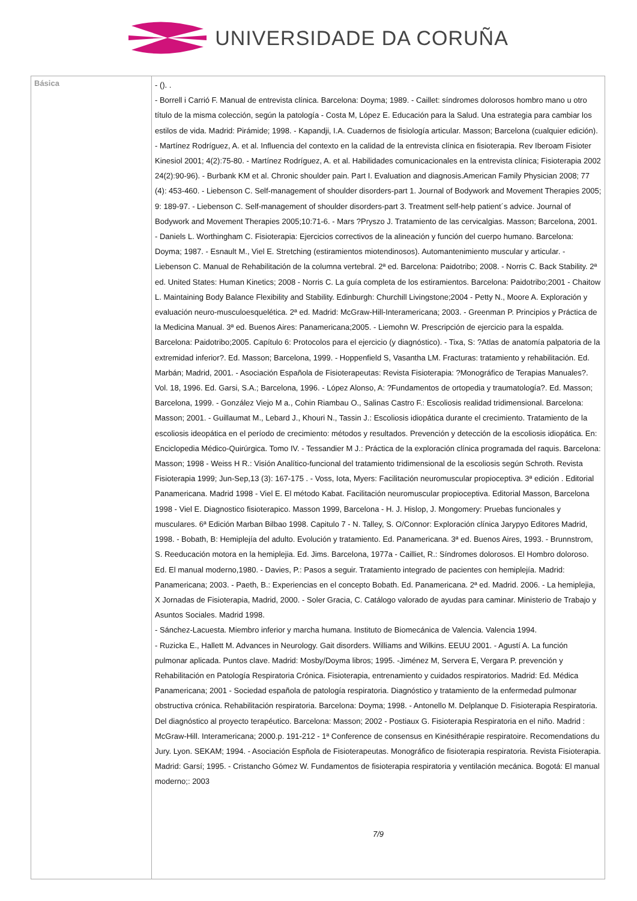UNIVERSIDADE DA CORUÑA
| Básica | - (). . - Borrell i Carrió F. Manual de entrevista clínica. Barcelona: Doyma; 1989. - Caillet: síndromes dolorosos hombro mano u otro título de la misma colección, según la patología - Costa M, López E. Educación para la Salud. Una estrategia para cambiar los estilos de vida. Madrid: Pirámide; 1998. - Kapandji, I.A. Cuadernos de fisiología articular. Masson; Barcelona (cualquier edición). - Martínez Rodríguez, A. et al. Influencia del contexto en la calidad de la entrevista clínica en fisioterapia. Rev Iberoam Fisioter Kinesiol 2001; 4(2):75-80. - Martínez Rodríguez, A. et al. Habilidades comunicacionales en la entrevista clínica; Fisioterapia 2002 24(2):90-96). - Burbank KM et al. Chronic shoulder pain. Part I. Evaluation and diagnosis.American Family Physician 2008; 77 (4): 453-460. - Liebenson C. Self-management of shoulder disorders-part 1. Journal of Bodywork and Movement Therapies 2005; 9: 189-97. - Liebenson C. Self-management of shoulder disorders-part 3. Treatment self-help patient´s advice. Journal of Bodywork and Movement Therapies 2005;10:71-6. - Mars ?Pryszo J. Tratamiento de las cervicalgias. Masson; Barcelona, 2001. - Daniels L. Worthingham C. Fisioterapia: Ejercicios correctivos de la alineación y función del cuerpo humano. Barcelona: Doyma; 1987. - Esnault M., Viel E. Stretching (estiramientos miotendinosos). Automantenimiento muscular y articular. - Liebenson C. Manual de Rehabilitación de la columna vertebral. 2ª ed. Barcelona: Paidotribo; 2008. - Norris C. Back Stability. 2ª ed. United States: Human Kinetics; 2008 - Norris C. La guía completa de los estiramientos. Barcelona: Paidotribo;2001 - Chaitow L. Maintaining Body Balance Flexibility and Stability. Edinburgh: Churchill Livingstone;2004 - Petty N., Moore A. Exploración y evaluación neuro-musculoesquelética. 2ª ed. Madrid: McGraw-Hill-Interamericana; 2003. - Greenman P. Principios y Práctica de la Medicina Manual. 3ª ed. Buenos Aires: Panamericana;2005. - Liemohn W. Prescripción de ejercicio para la espalda. Barcelona: Paidotribo;2005. Capítulo 6: Protocolos para el ejercicio (y diagnóstico). - Tixa, S: ?Atlas de anatomía palpatoria de la extremidad inferior?. Ed. Masson; Barcelona, 1999. - Hoppenfield S, Vasantha LM. Fracturas: tratamiento y rehabilitación. Ed. Marbán; Madrid, 2001. - Asociación Española de Fisioterapeutas: Revista Fisioterapia: ?Monográfico de Terapias Manuales?. Vol. 18, 1996. Ed. Garsi, S.A.; Barcelona, 1996. - López Alonso, A: ?Fundamentos de ortopedia y traumatología?. Ed. Masson; Barcelona, 1999. - González Viejo M a., Cohin Riambau O., Salinas Castro F.: Escoliosis realidad tridimensional. Barcelona: Masson; 2001. - Guillaumat M., Lebard J., Khouri N., Tassin J.: Escoliosis idiopática durante el crecimiento. Tratamiento de la escoliosis ideopática en el período de crecimiento: métodos y resultados. Prevención y detección de la escoliosis idiopática. En: Enciclopedia Médico-Quirúrgica. Tomo IV. - Tessandier M J.: Práctica de la exploración clínica programada del raquis. Barcelona: Masson; 1998 - Weiss H R.: Visión Analítico-funcional del tratamiento tridimensional de la escoliosis según Schroth. Revista Fisioterapia 1999; Jun-Sep,13 (3): 167-175 . - Voss, Iota, Myers: Facilitación neuromuscular propioceptiva. 3ª edición . Editorial Panamericana. Madrid 1998 - Viel E. El método Kabat. Facilitación neuromuscular propioceptiva. Editorial Masson, Barcelona 1998 - Viel E. Diagnostico fisioterapico. Masson 1999, Barcelona - H. J. Hislop, J. Mongomery: Pruebas funcionales y musculares. 6ª Edición Marban Bilbao 1998. Capitulo 7 - N. Talley, S. O/Connor: Exploración clínica Jarypyo Editores Madrid, 1998. - Bobath, B: Hemiplejía del adulto. Evolución y tratamiento. Ed. Panamericana. 3ª ed. Buenos Aires, 1993. - Brunnstrom, S. Reeducación motora en la hemiplejia. Ed. Jims. Barcelona, 1977a - Cailliet, R.: Síndromes dolorosos. El Hombro doloroso. Ed. El manual moderno,1980. - Davies, P.: Pasos a seguir. Tratamiento integrado de pacientes con hemiplejía. Madrid: Panamericana; 2003. - Paeth, B.: Experiencias en el concepto Bobath. Ed. Panamericana. 2ª ed. Madrid. 2006. - La hemiplejia, X Jornadas de Fisioterapia, Madrid, 2000. - Soler Gracia, C. Catálogo valorado de ayudas para caminar. Ministerio de Trabajo y Asuntos Sociales. Madrid 1998. - Sánchez-Lacuesta. Miembro inferior y marcha humana. Instituto de Biomecánica de Valencia. Valencia 1994. - Ruzicka E., Hallett M. Advances in Neurology. Gait disorders. Williams and Wilkins. EEUU 2001. - Agustí A. La función pulmonar aplicada. Puntos clave. Madrid: Mosby/Doyma libros; 1995. -Jiménez M, Servera E, Vergara P. prevención y Rehabilitación en Patología Respiratoria Crónica. Fisioterapia, entrenamiento y cuidados respiratorios. Madrid: Ed. Médica Panamericana; 2001 - Sociedad española de patología respiratoria. Diagnóstico y tratamiento de la enfermedad pulmonar obstructiva crónica. Rehabilitación respiratoria. Barcelona: Doyma; 1998. - Antonello M. Delplanque D. Fisioterapia Respiratoria. Del diagnóstico al proyecto terapéutico. Barcelona: Masson; 2002 - Postiaux G. Fisioterapia Respiratoria en el niño. Madrid : McGraw-Hill. Interamericana; 2000.p. 191-212 - 1ª Conference de consensus en Kinésithérapie respiratoire. Recomendations du Jury. Lyon. SEKAM; 1994. - Asociación Espñola de Fisioterapeutas. Monográfico de fisioterapia respiratoria. Revista Fisioterapia. Madrid: Garsí; 1995. - Cristancho Gómez W. Fundamentos de fisioterapia respiratoria y ventilación mecánica. Bogotá: El manual moderno;: 2003 7/9 |